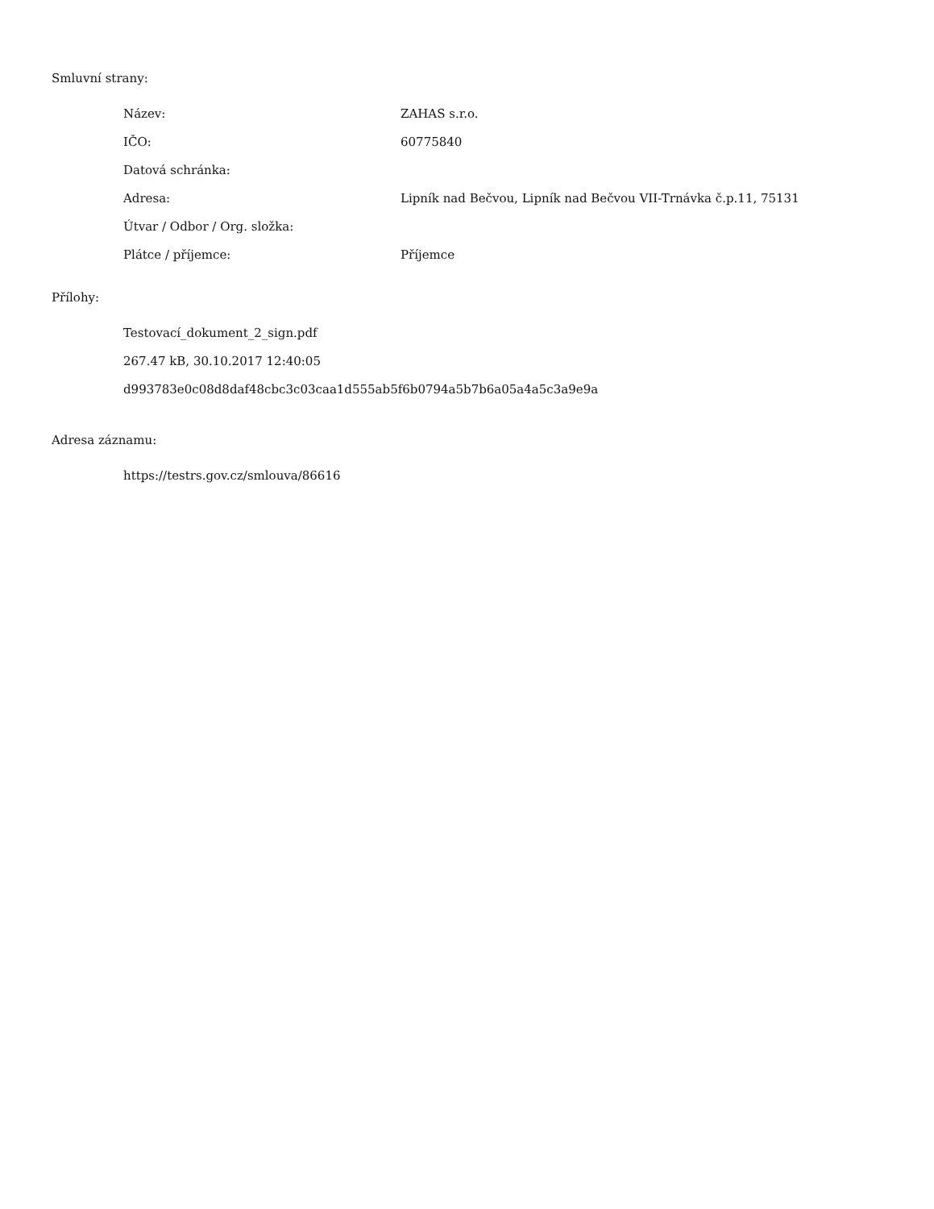Smluvní strany:
| Název: | ZAHAS s.r.o. |
| IČO: | 60775840 |
| Datová schránka: | |
| Adresa: | Lipník nad Bečvou, Lipník nad Bečvou VII-Trnávka č.p.11, 75131 |
| Útvar / Odbor / Org. složka: | |
| Plátce / příjemce: | Příjemce |
Přílohy:
Testovací_dokument_2_sign.pdf
267.47 kB, 30.10.2017 12:40:05
d993783e0c08d8daf48cbc3c03caa1d555ab5f6b0794a5b7b6a05a4a5c3a9e9a
Adresa záznamu:
https://testrs.gov.cz/smlouva/86616